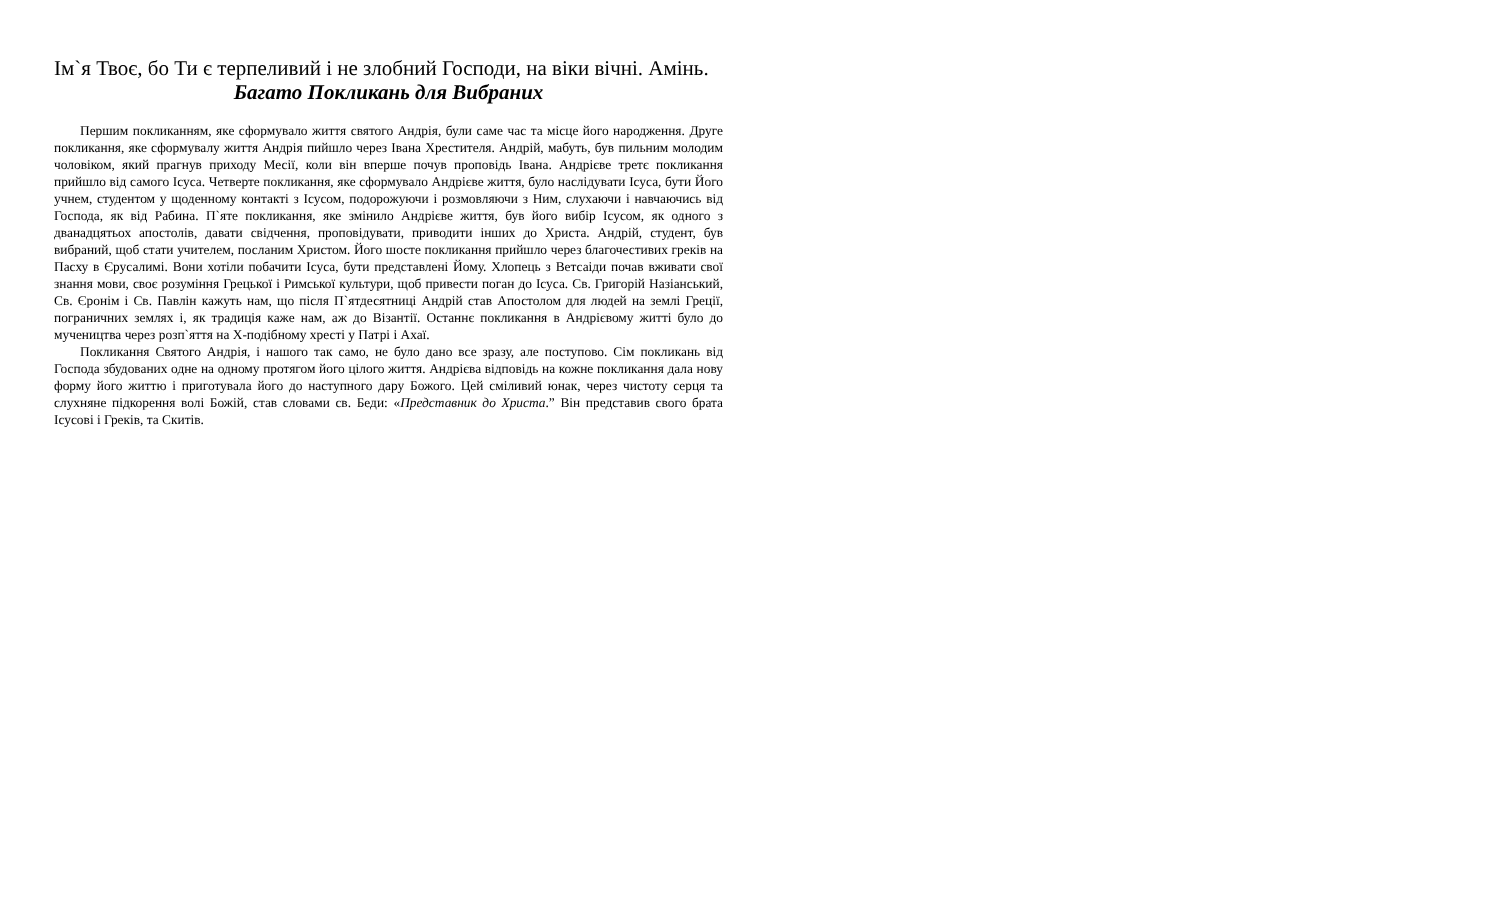Ім`я Твоє, бо Ти є терпеливий і не злобний Господи, на віки вічні. Амінь.
Багато Покликань для Вибраних
Першим покликанням, яке сформувало життя святого Андрія, були саме час та місце його народження. Друге покликання, яке сформувалу життя Андрія пийшло через Івана Хрестителя. Андрій, мабуть, був пильним молодим чоловіком, який прагнув приходу Месії, коли він вперше почув проповідь Івана. Андрієве третє покликання прийшло від самого Ісуса. Четверте покликання, яке сформувало Андрієве життя, було наслідувати Ісуса, бути Його учнем, студентом у щоденному контакті з Ісусом, подорожуючи і розмовляючи з Ним, слухаючи і навчаючись від Господа, як від Рабина. П`яте покликання, яке змінило Андрієве життя, був його вибір Ісусом, як одного з дванадцятьох апостолів, давати свідчення, проповідувати, приводити інших до Христа. Андрій, студент, був вибраний, щоб стати учителем, посланим Христом. Його шосте покликання прийшло через благочестивих греків на Пасху в Єрусалимі. Вони хотіли побачити Ісуса, бути представлені Йому. Хлопець з Ветсаіди почав вживати свої знання мови, своє розуміння Грецької і Римської культури, щоб привести поган до Ісуса. Св. Григорій Назіанський, Св. Єронім і Св. Павлін кажуть нам, що після П`ятдесятниці Андрій став Апостолом для людей на землі Греції, пограничних землях і, як традиція каже нам, аж до Візантії. Останнє покликання в Андрієвому житті було до мучеництва через розп`яття на Х-подібному хресті у Патрі і Ахаї.
Покликання Святого Андрія, і нашого так само, не було дано все зразу, але поступово. Сім покликань від Господа збудованих одне на одному протягом його цілого життя. Андрієва відповідь на кожне покликання дала нову форму його життю і приготувала його до наступного дару Божого. Цей сміливий юнак, через чистоту серця та слухняне підкорення волі Божій, став словами св. Беди: «Представник до Христа.” Він представив свого брата Ісусові і Греків, та Скитів.